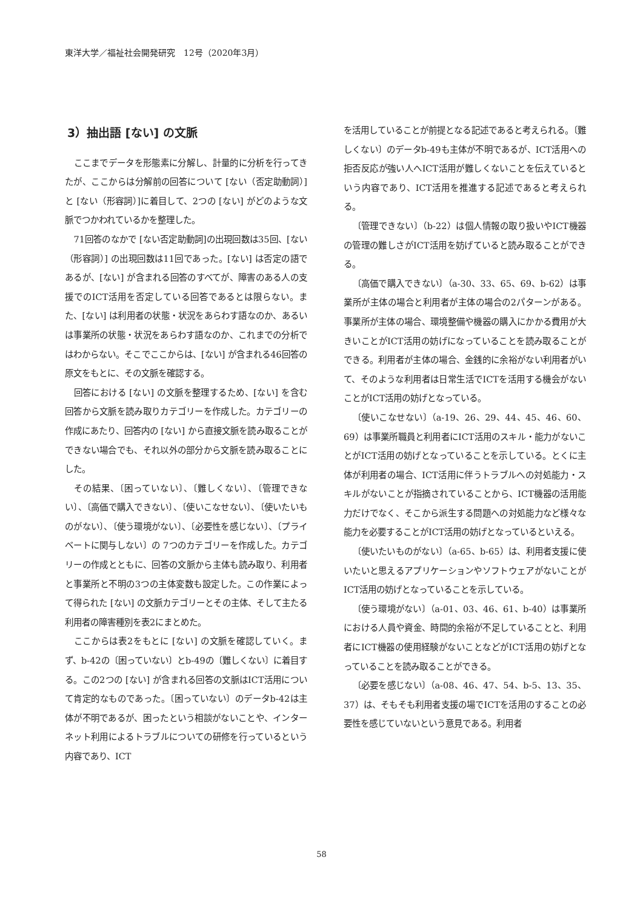東洋大学／福祉社会開発研究　12号（2020年3月）
3）抽出語 [ない] の文脈
ここまでデータを形態素に分解し、計量的に分析を行ってきたが、ここからは分解前の回答について [ない（否定助動詞）] と [ない（形容詞）]に着目して、2つの [ない] がどのような文脈でつかわれているかを整理した。
71回答のなかで [ない否定助動詞]の出現回数は35回、[ない（形容詞）] の出現回数は11回であった。[ない] は否定の語であるが、[ない] が含まれる回答のすべてが、障害のある人の支援でのICT活用を否定している回答であるとは限らない。また、[ない] は利用者の状態・状況をあらわす語なのか、あるいは事業所の状態・状況をあらわす語なのか、これまでの分析ではわからない。そこでここからは、[ない] が含まれる46回答の原文をもとに、その文脈を確認する。
回答における [ない] の文脈を整理するため、[ない] を含む回答から文脈を読み取りカテゴリーを作成した。カテゴリーの作成にあたり、回答内の [ない] から直接文脈を読み取ることができない場合でも、それ以外の部分から文脈を読み取ることにした。
その結果、〔困っていない〕、〔難しくない〕、〔管理できない〕、〔高価で購入できない〕、〔使いこなせない〕、〔使いたいものがない〕、〔使う環境がない〕、〔必要性を感じない〕、〔プライベートに関与しない〕の 7つのカテゴリーを作成した。カテゴリーの作成とともに、回答の文脈から主体も読み取り、利用者と事業所と不明の3つの主体変数も設定した。この作業によって得られた [ない] の文脈カテゴリーとその主体、そして主たる利用者の障害種別を表2にまとめた。
ここからは表2をもとに [ない] の文脈を確認していく。まず、b-42の〔困っていない〕とb-49の〔難しくない〕に着目する。この2つの [ない] が含まれる回答の文脈はICT活用について肯定的なものであった。〔困っていない〕のデータb-42は主体が不明であるが、困ったという相談がないことや、インターネット利用によるトラブルについての研修を行っているという内容であり、ICT
を活用していることが前提となる記述であると考えられる。〔難しくない〕のデータb-49も主体が不明であるが、ICT活用への拒否反応が強い人へICT活用が難しくないことを伝えているという内容であり、ICT活用を推進する記述であると考えられる。
〔管理できない〕（b-22）は個人情報の取り扱いやICT機器の管理の難しさがICT活用を妨げていると読み取ることができる。
〔高価で購入できない〕（a-30、33、65、69、b-62）は事業所が主体の場合と利用者が主体の場合の2パターンがある。事業所が主体の場合、環境整備や機器の購入にかかる費用が大きいことがICT活用の妨げになっていることを読み取ることができる。利用者が主体の場合、金銭的に余裕がない利用者がいて、そのような利用者は日常生活でICTを活用する機会がないことがICT活用の妨げとなっている。
〔使いこなせない〕（a-19、26、29、44、45、46、60、69）は事業所職員と利用者にICT活用のスキル・能力がないことがICT活用の妨げとなっていることを示している。とくに主体が利用者の場合、ICT活用に伴うトラブルへの対処能力・スキルがないことが指摘されていることから、ICT機器の活用能力だけでなく、そこから派生する問題への対処能力など様々な能力を必要することがICT活用の妨げとなっているといえる。
〔使いたいものがない〕（a-65、b-65）は、利用者支援に使いたいと思えるアプリケーションやソフトウェアがないことがICT活用の妨げとなっていることを示している。
〔使う環境がない〕（a-01、03、46、61、b-40）は事業所における人員や資金、時間的余裕が不足していることと、利用者にICT機器の使用経験がないことなどがICT活用の妨げとなっていることを読み取ることができる。
〔必要を感じない〕（a-08、46、47、54、b-5、13、35、37）は、そもそも利用者支援の場でICTを活用のすることの必要性を感じていないという意見である。利用者
58